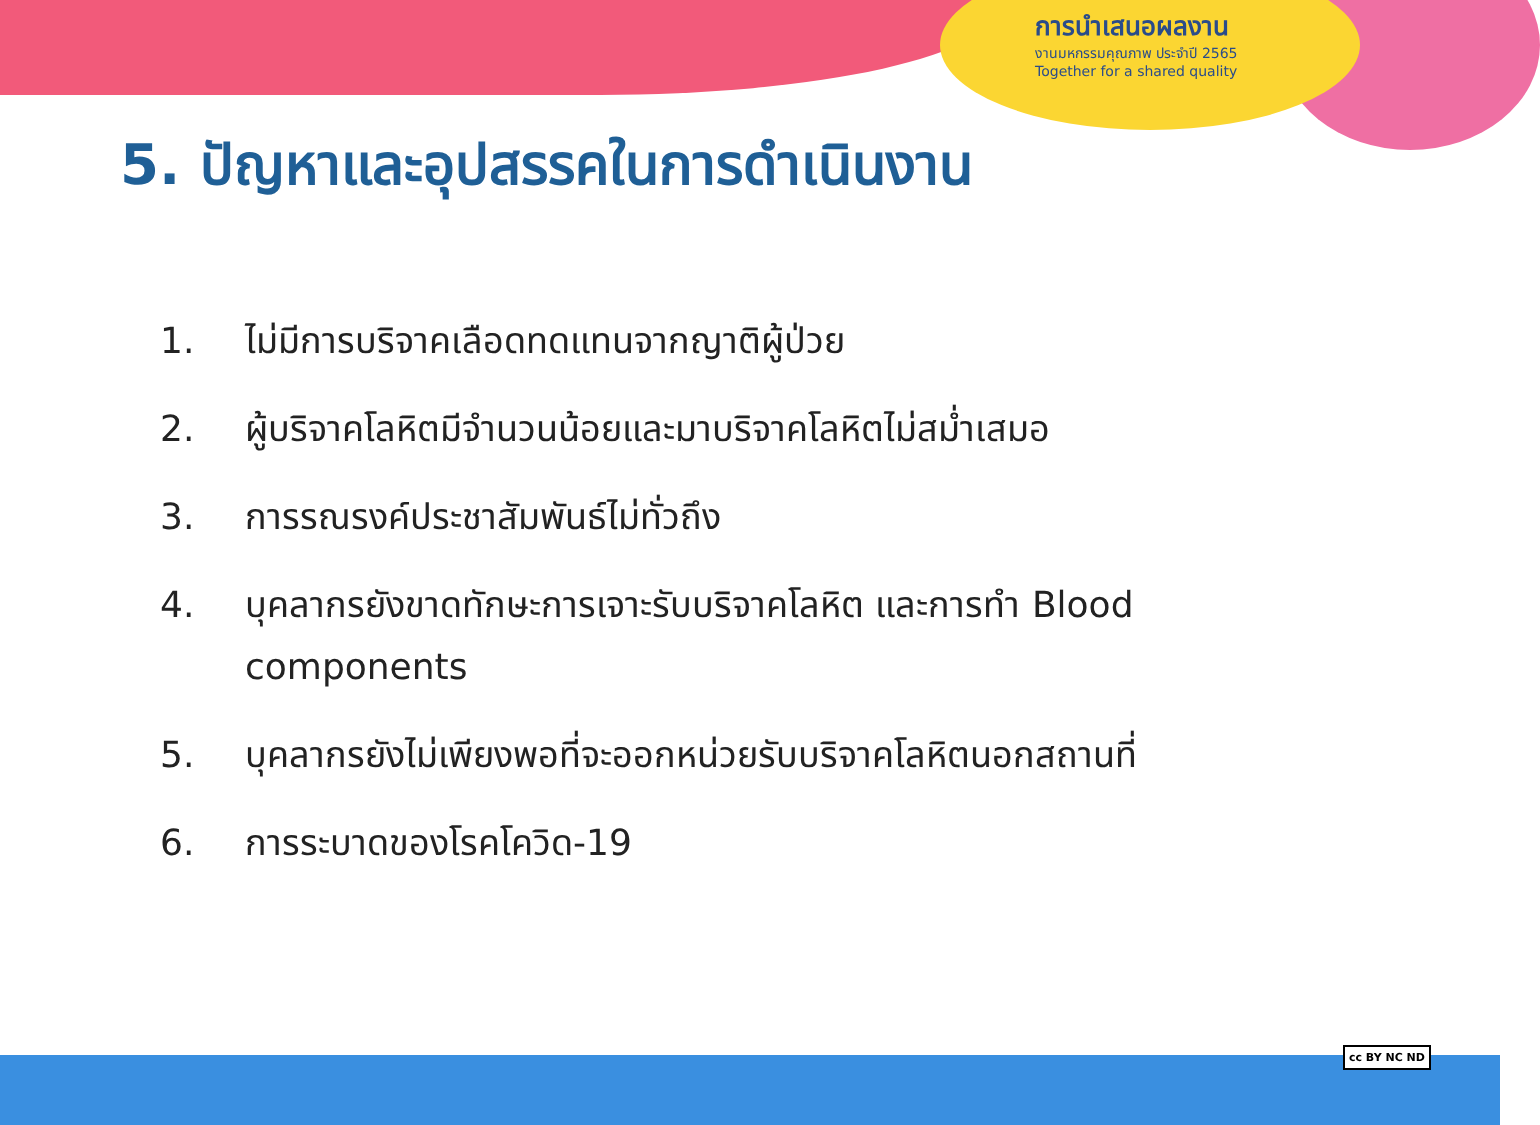การนำเสนอผลงาน
งานมหกรรมคุณภาพ ประจำปี 2565
Together for a shared quality
5. ปัญหาและอุปสรรคในการดำเนินงาน
1. ไม่มีการบริจาคเลือดทดแทนจากญาติผู้ป่วย
2. ผู้บริจาคโลหิตมีจำนวนน้อยและมาบริจาคโลหิตไม่สม่ำเสมอ
3. การรณรงค์ประชาสัมพันธ์ไม่ทั่วถึง
4. บุคลากรยังขาดทักษะการเจาะรับบริจาคโลหิต และการทำ Blood components
5. บุคลากรยังไม่เพียงพอที่จะออกหน่วยรับบริจาคโลหิตนอกสถานที่
6. การระบาดของโรคโควิด-19
cc BY NC ND